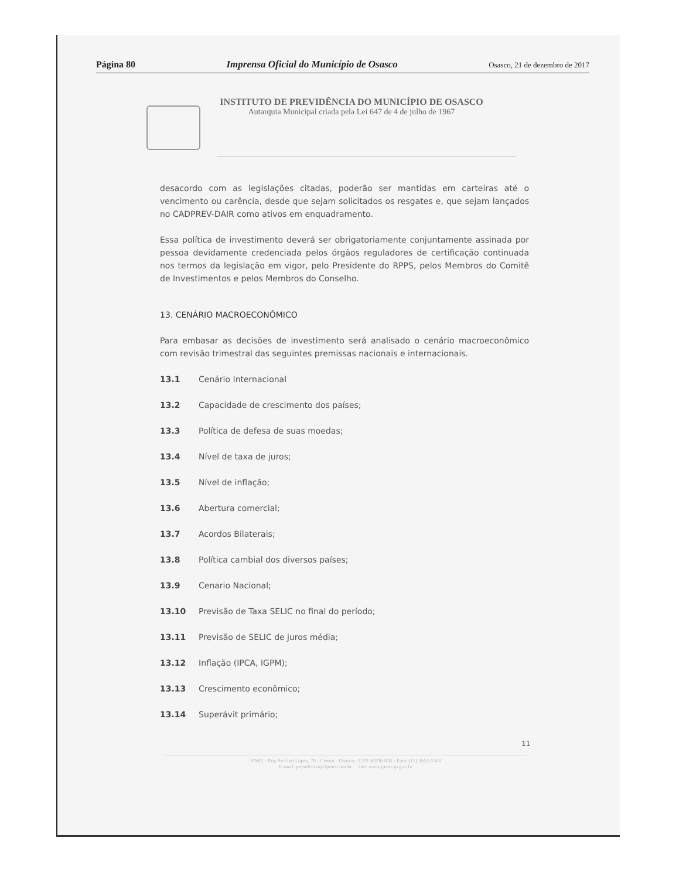Página 80 Imprensa Oficial do Município de Osasco Osasco, 21 de dezembro de 2017
INSTITUTO DE PREVIDÊNCIA DO MUNICÍPIO DE OSASCO
Autarquia Municipal criada pela Lei 647 de 4 de julho de 1967
desacordo com as legislações citadas, poderão ser mantidas em carteiras até o vencimento ou carência, desde que sejam solicitados os resgates e, que sejam lançados no CADPREV-DAIR como ativos em enquadramento.
Essa política de investimento deverá ser obrigatoriamente conjuntamente assinada por pessoa devidamente credenciada pelos órgãos reguladores de certificação continuada nos termos da legislação em vigor, pelo Presidente do RPPS, pelos Membros do Comitê de Investimentos e pelos Membros do Conselho.
13. CENÁRIO MACROECONÔMICO
Para embasar as decisões de investimento será analisado o cenário macroeconômico com revisão trimestral das seguintes premissas nacionais e internacionais.
13.1 Cenário Internacional
13.2 Capacidade de crescimento dos países;
13.3 Política de defesa de suas moedas;
13.4 Nível de taxa de juros;
13.5 Nível de inflação;
13.6 Abertura comercial;
13.7 Acordos Bilaterais;
13.8 Política cambial dos diversos países;
13.9 Cenario Nacional;
13.10 Previsão de Taxa SELIC no final do período;
13.11 Previsão de SELIC de juros média;
13.12 Inflação (IPCA, IGPM);
13.13 Crescimento econômico;
13.14 Superávit primário;
11
IPMO - Rua Avelino Lopes, 70 - Centro - Osasco - CEP 06090-030 - Fone (11) 3652-5500
E-mail: presidencia@ipmo.com.br site: www.ipmo.sp.gov.br